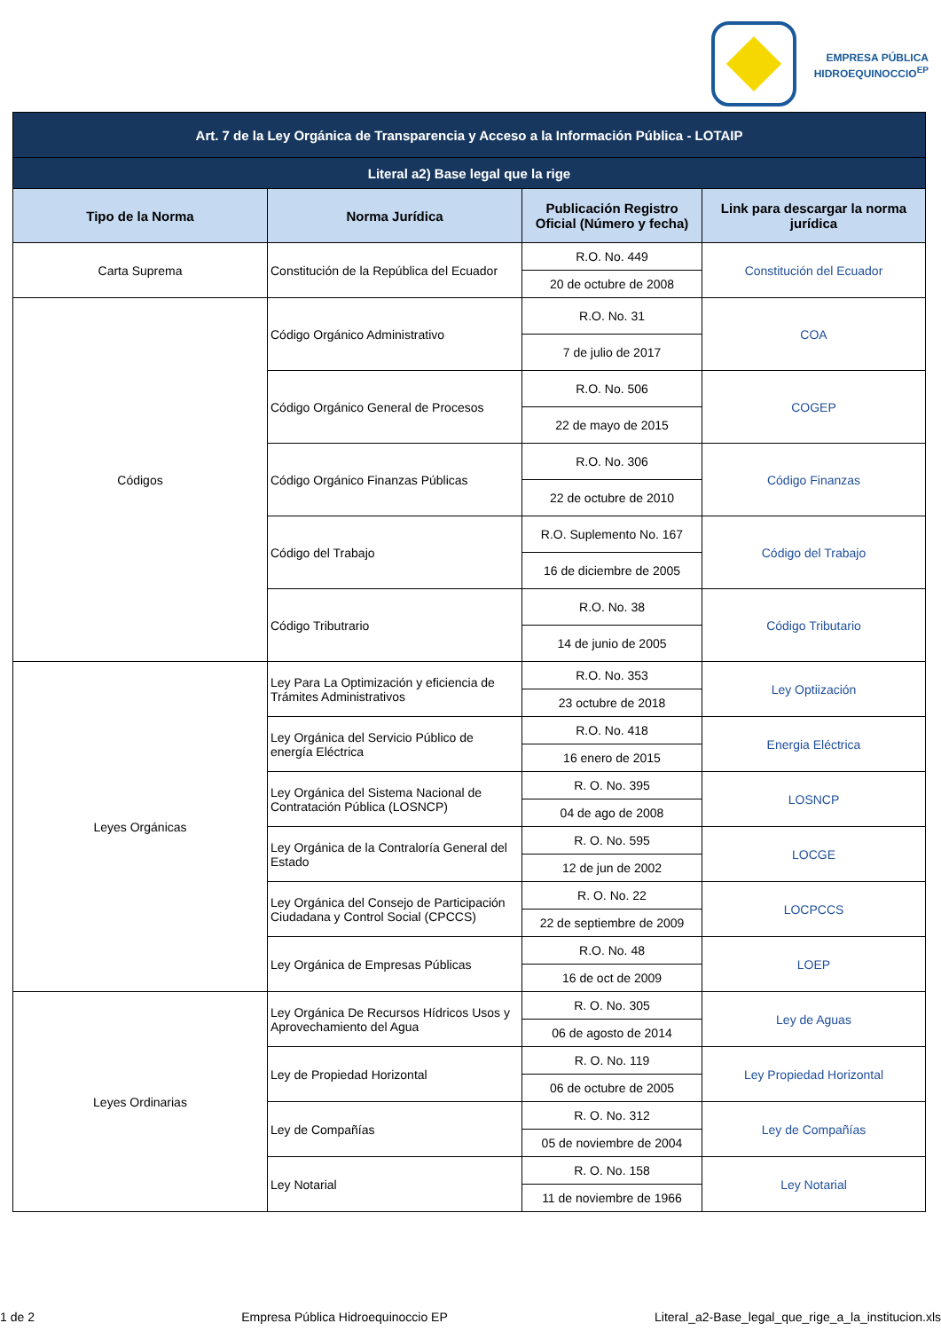EMPRESA PÚBLICA
HIDROEQUINOCCIO<sup>EP</sup>
| Art. 7 de la Ley Orgánica de Transparencia y Acceso a la Información Pública - LOTAIP | | | |
| --- | --- | --- | --- |
| Literal a2) Base legal que la rige | | | |
| Tipo de la Norma | Norma Jurídica | Publicación Registro Oficial (Número y fecha) | Link para descargar la norma jurídica |
| Carta Suprema | Constitución de la República del Ecuador | R.O. No. 449 | Constitución del Ecuador |
| | | 20 de octubre de 2008 | |
| Códigos | Código Orgánico Administrativo | R.O. No. 31 | COA |
| | | 7 de julio de 2017 | |
| | Código Orgánico General de Procesos | R.O. No. 506 | COGEP |
| | | 22 de mayo de 2015 | |
| | Código Orgánico Finanzas Públicas | R.O. No. 306 | Código Finanzas |
| | | 22 de octubre de 2010 | |
| | Código del Trabajo | R.O. Suplemento No. 167 | Código del Trabajo |
| | | 16 de diciembre de 2005 | |
| | Código Tributrario | R.O. No. 38 | Código Tributario |
| | | 14 de junio de 2005 | |
| Leyes Orgánicas | Ley Para La Optimización y eficiencia de Trámites Administrativos | R.O. No. 353 | Ley Optiización |
| | | 23 octubre de 2018 | |
| | Ley Orgánica del Servicio Público de energía Eléctrica | R.O. No. 418 | Energia Eléctrica |
| | | 16 enero de 2015 | |
| | Ley Orgánica del Sistema Nacional de Contratación Pública (LOSNCP) | R. O. No. 395 | LOSNCP |
| | | 04 de ago de 2008 | |
| | Ley Orgánica de la Contraloría General del Estado | R. O. No. 595 | LOCGE |
| | | 12 de jun de 2002 | |
| | Ley Orgánica del Consejo de Participación Ciudadana y Control Social (CPCCS) | R. O. No. 22 | LOCPCCS |
| | | 22 de septiembre de 2009 | |
| | Ley Orgánica de Empresas Públicas | R.O. No. 48 | LOEP |
| | | 16 de oct de 2009 | |
| Leyes Ordinarias | Ley Orgánica De Recursos Hídricos Usos y Aprovechamiento del Agua | R. O. No. 305 | Ley de Aguas |
| | | 06 de agosto de 2014 | |
| | Ley de Propiedad Horizontal | R. O. No. 119 | Ley Propiedad Horizontal |
| | | 06 de octubre de 2005 | |
| | Ley de Compañías | R. O. No. 312 | Ley de Compañías |
| | | 05 de noviembre de 2004 | |
| | Ley Notarial | R. O. No. 158 | Ley Notarial |
| | | 11 de noviembre de 1966 | |
1 de 2 Empresa Pública Hidroequinoccio EP Literal_a2-Base_legal_que_rige_a_la_institucion.xls